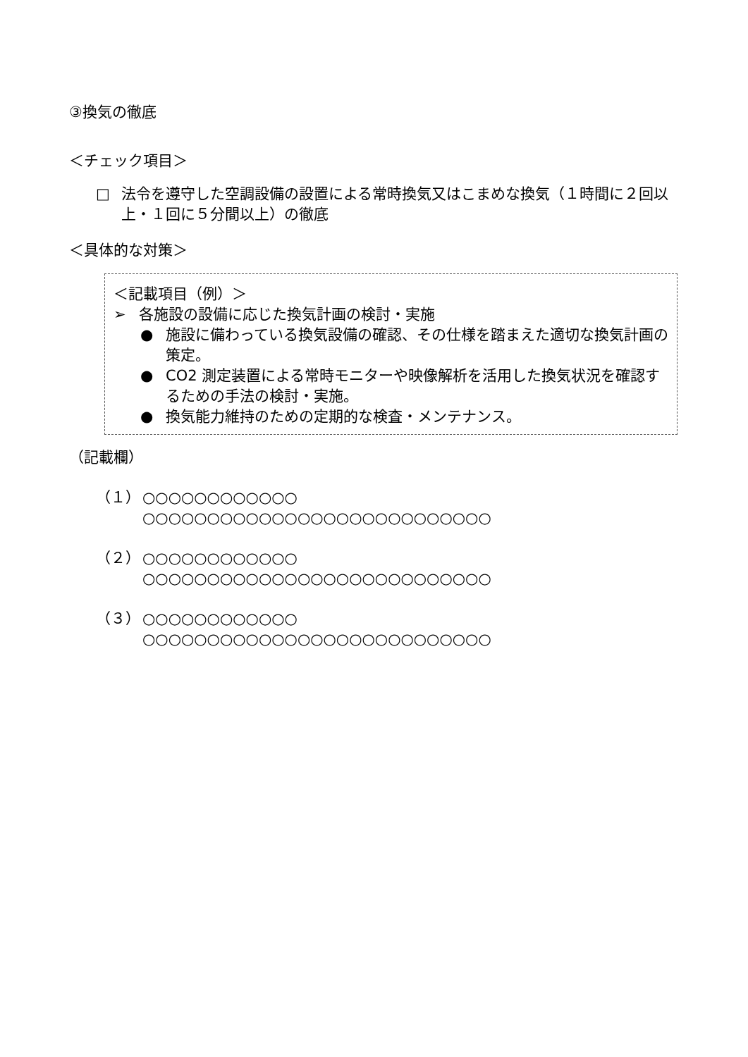③換気の徹底
＜チェック項目＞
□ 法令を遵守した空調設備の設置による常時換気又はこまめな換気（１時間に２回以上・１回に５分間以上）の徹底
＜具体的な対策＞
＜記載項目（例）＞
➢ 各施設の設備に応じた換気計画の検討・実施
● 施設に備わっている換気設備の確認、その仕様を踏まえた適切な換気計画の策定。
● CO2 測定装置による常時モニターや映像解析を活用した換気状況を確認するための手法の検討・実施。
● 換気能力維持のための定期的な検査・メンテナンス。
（記載欄）
（１） ○○○○○○○○○○○○
○○○○○○○○○○○○○○○○○○○○○○○○○○○
（２） ○○○○○○○○○○○○
○○○○○○○○○○○○○○○○○○○○○○○○○○○
（３） ○○○○○○○○○○○○
○○○○○○○○○○○○○○○○○○○○○○○○○○○